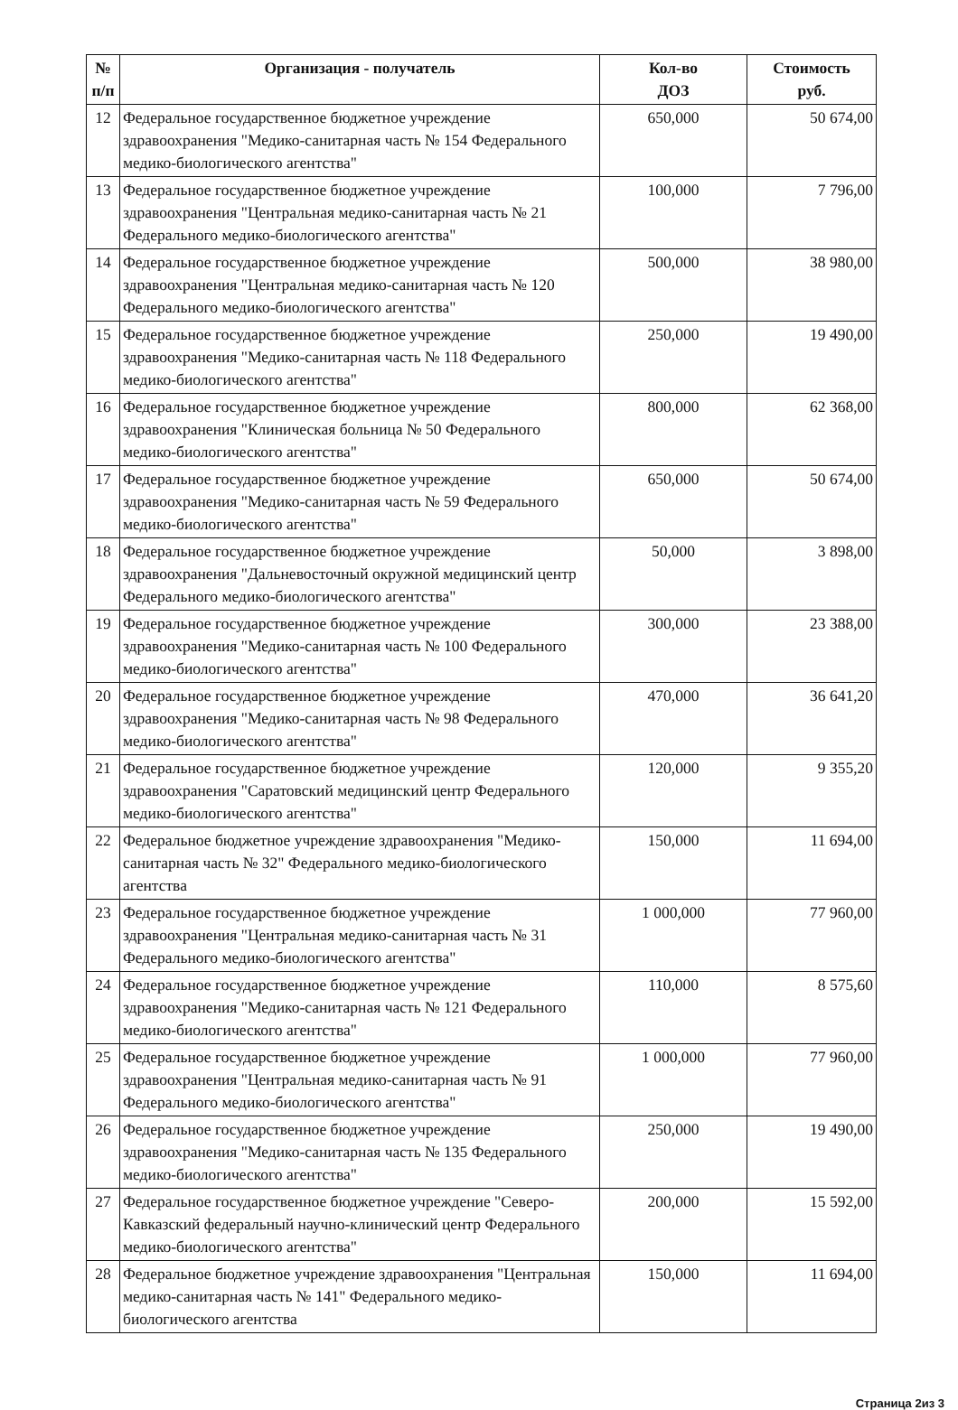| № п/п | Организация - получатель | Кол-во ДОЗ | Стоимость руб. |
| --- | --- | --- | --- |
| 12 | Федеральное государственное бюджетное учреждение здравоохранения "Медико-санитарная часть № 154 Федерального медико-биологического агентства" | 650,000 | 50 674,00 |
| 13 | Федеральное государственное бюджетное учреждение здравоохранения "Центральная медико-санитарная часть № 21 Федерального медико-биологического агентства" | 100,000 | 7 796,00 |
| 14 | Федеральное государственное бюджетное учреждение здравоохранения "Центральная медико-санитарная часть № 120 Федерального медико-биологического агентства" | 500,000 | 38 980,00 |
| 15 | Федеральное государственное бюджетное учреждение здравоохранения "Медико-санитарная часть № 118 Федерального медико-биологического агентства" | 250,000 | 19 490,00 |
| 16 | Федеральное государственное бюджетное учреждение здравоохранения "Клиническая больница № 50 Федерального медико-биологического агентства" | 800,000 | 62 368,00 |
| 17 | Федеральное государственное бюджетное учреждение здравоохранения "Медико-санитарная часть № 59 Федерального медико-биологического агентства" | 650,000 | 50 674,00 |
| 18 | Федеральное государственное бюджетное учреждение здравоохранения "Дальневосточный окружной медицинский центр Федерального медико-биологического агентства" | 50,000 | 3 898,00 |
| 19 | Федеральное государственное бюджетное учреждение здравоохранения "Медико-санитарная часть № 100 Федерального медико-биологического агентства" | 300,000 | 23 388,00 |
| 20 | Федеральное государственное бюджетное учреждение здравоохранения "Медико-санитарная часть № 98 Федерального медико-биологического агентства" | 470,000 | 36 641,20 |
| 21 | Федеральное государственное бюджетное учреждение здравоохранения "Саратовский медицинский центр Федерального медико-биологического агентства" | 120,000 | 9 355,20 |
| 22 | Федеральное бюджетное учреждение здравоохранения "Медико-санитарная часть № 32" Федерального медико-биологического агентства | 150,000 | 11 694,00 |
| 23 | Федеральное государственное бюджетное учреждение здравоохранения "Центральная медико-санитарная часть № 31 Федерального медико-биологического агентства" | 1 000,000 | 77 960,00 |
| 24 | Федеральное государственное бюджетное учреждение здравоохранения "Медико-санитарная часть № 121 Федерального медико-биологического агентства" | 110,000 | 8 575,60 |
| 25 | Федеральное государственное бюджетное учреждение здравоохранения "Центральная медико-санитарная часть № 91 Федерального медико-биологического агентства" | 1 000,000 | 77 960,00 |
| 26 | Федеральное государственное бюджетное учреждение здравоохранения "Медико-санитарная часть № 135 Федерального медико-биологического агентства" | 250,000 | 19 490,00 |
| 27 | Федеральное государственное бюджетное учреждение "Северо-Кавказский федеральный научно-клинический центр Федерального медико-биологического агентства" | 200,000 | 15 592,00 |
| 28 | Федеральное бюджетное учреждение здравоохранения "Центральная медико-санитарная часть № 141" Федерального медико-биологического агентства | 150,000 | 11 694,00 |
Страница 2из 3